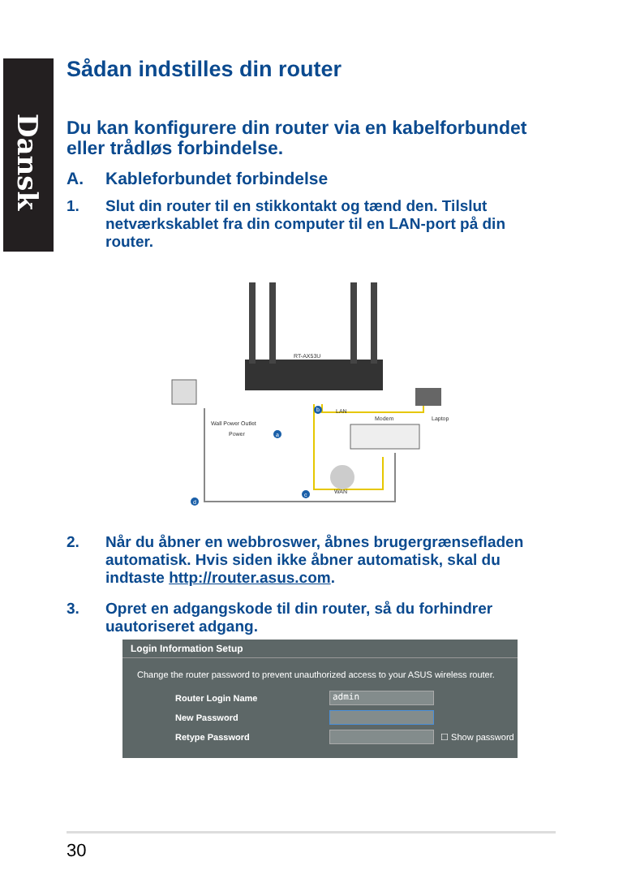Dansk
Sådan indstilles din router
Du kan konfigurere din router via en kabelforbundet eller trådløs forbindelse.
A. Kableforbundet forbindelse
1. Slut din router til en stikkontakt og tænd den. Tilslut netværkskablet fra din computer til en LAN-port på din router.
RT-AX53U
Wall Power Outlet
Power
Modem
Laptop
LAN
WAN
b
a
c
d
2. Når du åbner en webbroswer, åbnes brugergrænsefladen automatisk. Hvis siden ikke åbner automatisk, skal du indtaste http://router.asus.com.
3. Opret en adgangskode til din router, så du forhindrer uautoriseret adgang.
Login Information Setup
Change the router password to prevent unauthorized access to your ASUS wireless router.
Router Login Name
admin
New Password
Retype Password ☐ Show password
30